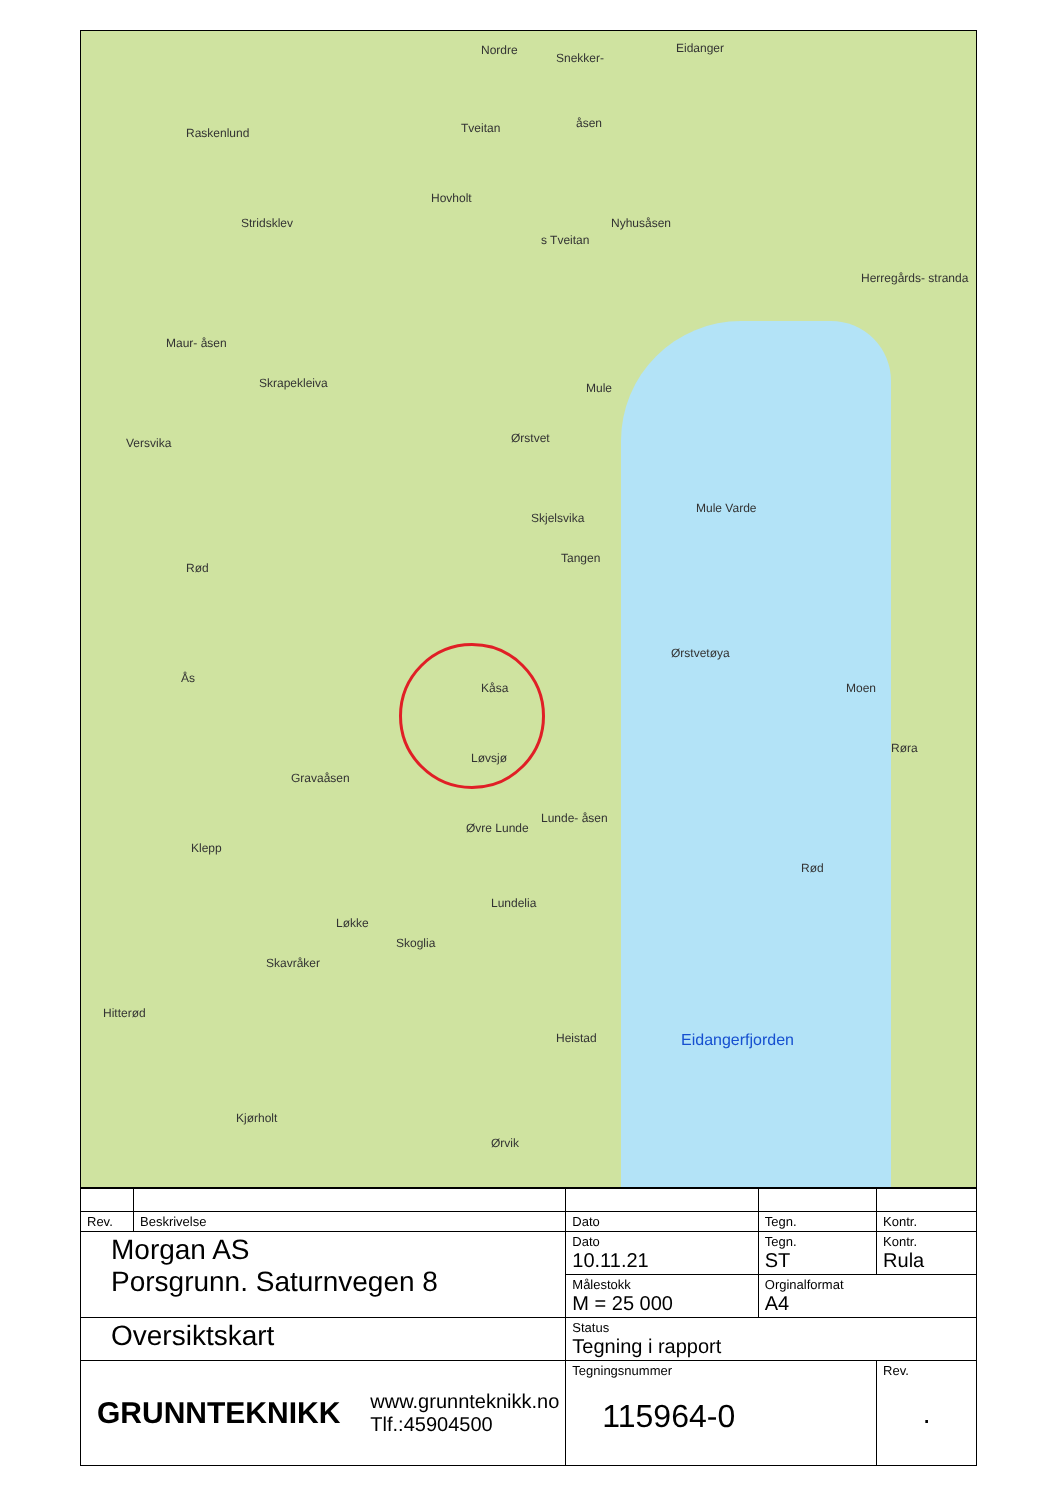Nordre
Snekker-
Eidanger
Raskenlund Tveitan åsen
Hovholt
Stridsklev Nyhusåsen
s Tveitan
Herregårds- stranda
Maur- åsen
Skrapekleiva Mule
Versvika Ørstvet
Skjelsvika
Mule Varde
Tangen
Rød
Ørstvetøya
Kåsa Moen
Ås
Røra
Løvsjø
Gravaåsen
Lunde- åsen
Øvre Lunde
Klepp
Rød
Lundelia
Løkke
Skoglia
Skavråker
Hitterød
Heistad
Kjørholt
Ørvik
Eidangerfjorden
| Rev. | Beskrivelse | Dato | Tegn. | Kontr. |
| Morgan AS Porsgrunn. Saturnvegen 8 | | Dato 10.11.21 | Tegn. ST | Kontr. Rula |
| | | Målestokk M = 25 000 | Orginalformat A4 | |
| Oversiktskart | | Status Tegning i rapport | | |
| GRUNNTEKNIKK www.grunnteknikk.no Tlf.:45904500 | | Tegningsnummer 115964-0 | | Rev. . |